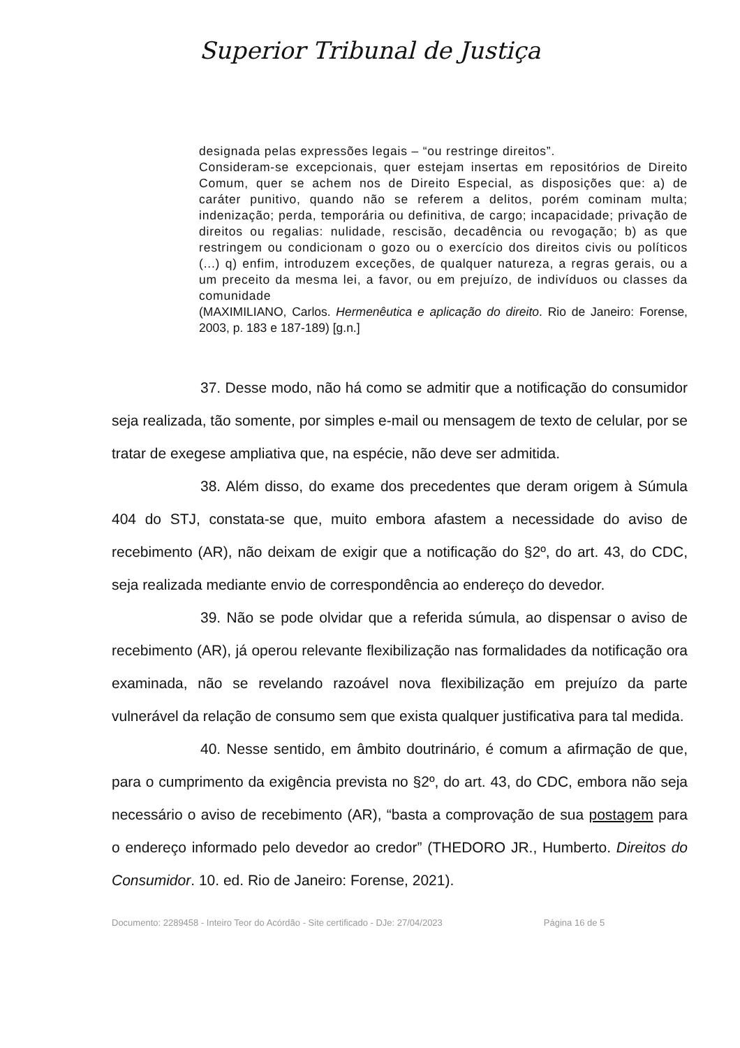Superior Tribunal de Justiça
designada pelas expressões legais – “ou restringe direitos”.
Consideram-se excepcionais, quer estejam insertas em repositórios de Direito Comum, quer se achem nos de Direito Especial, as disposições que: a) de caráter punitivo, quando não se referem a delitos, porém cominam multa; indenização; perda, temporária ou definitiva, de cargo; incapacidade; privação de direitos ou regalias: nulidade, rescisão, decadência ou revogação; b) as que restringem ou condicionam o gozo ou o exercício dos direitos civis ou políticos (...) q) enfim, introduzem exceções, de qualquer natureza, a regras gerais, ou a um preceito da mesma lei, a favor, ou em prejuízo, de indivíduos ou classes da comunidade
(MAXIMILIANO, Carlos. Hermenêutica e aplicação do direito. Rio de Janeiro: Forense, 2003, p. 183 e 187-189) [g.n.]
37. Desse modo, não há como se admitir que a notificação do consumidor seja realizada, tão somente, por simples e-mail ou mensagem de texto de celular, por se tratar de exegese ampliativa que, na espécie, não deve ser admitida.
38. Além disso, do exame dos precedentes que deram origem à Súmula 404 do STJ, constata-se que, muito embora afastem a necessidade do aviso de recebimento (AR), não deixam de exigir que a notificação do §2º, do art. 43, do CDC, seja realizada mediante envio de correspondência ao endereço do devedor.
39. Não se pode olvidar que a referida súmula, ao dispensar o aviso de recebimento (AR), já operou relevante flexibilização nas formalidades da notificação ora examinada, não se revelando razoável nova flexibilização em prejuízo da parte vulnerável da relação de consumo sem que exista qualquer justificativa para tal medida.
40. Nesse sentido, em âmbito doutrinário, é comum a afirmação de que, para o cumprimento da exigência prevista no §2º, do art. 43, do CDC, embora não seja necessário o aviso de recebimento (AR), “basta a comprovação de sua postagem para o endereço informado pelo devedor ao credor” (THEDORO JR., Humberto. Direitos do Consumidor. 10. ed. Rio de Janeiro: Forense, 2021).
Documento: 2289458 - Inteiro Teor do Acórdão - Site certificado - DJe: 27/04/2023 Página 16 de 5